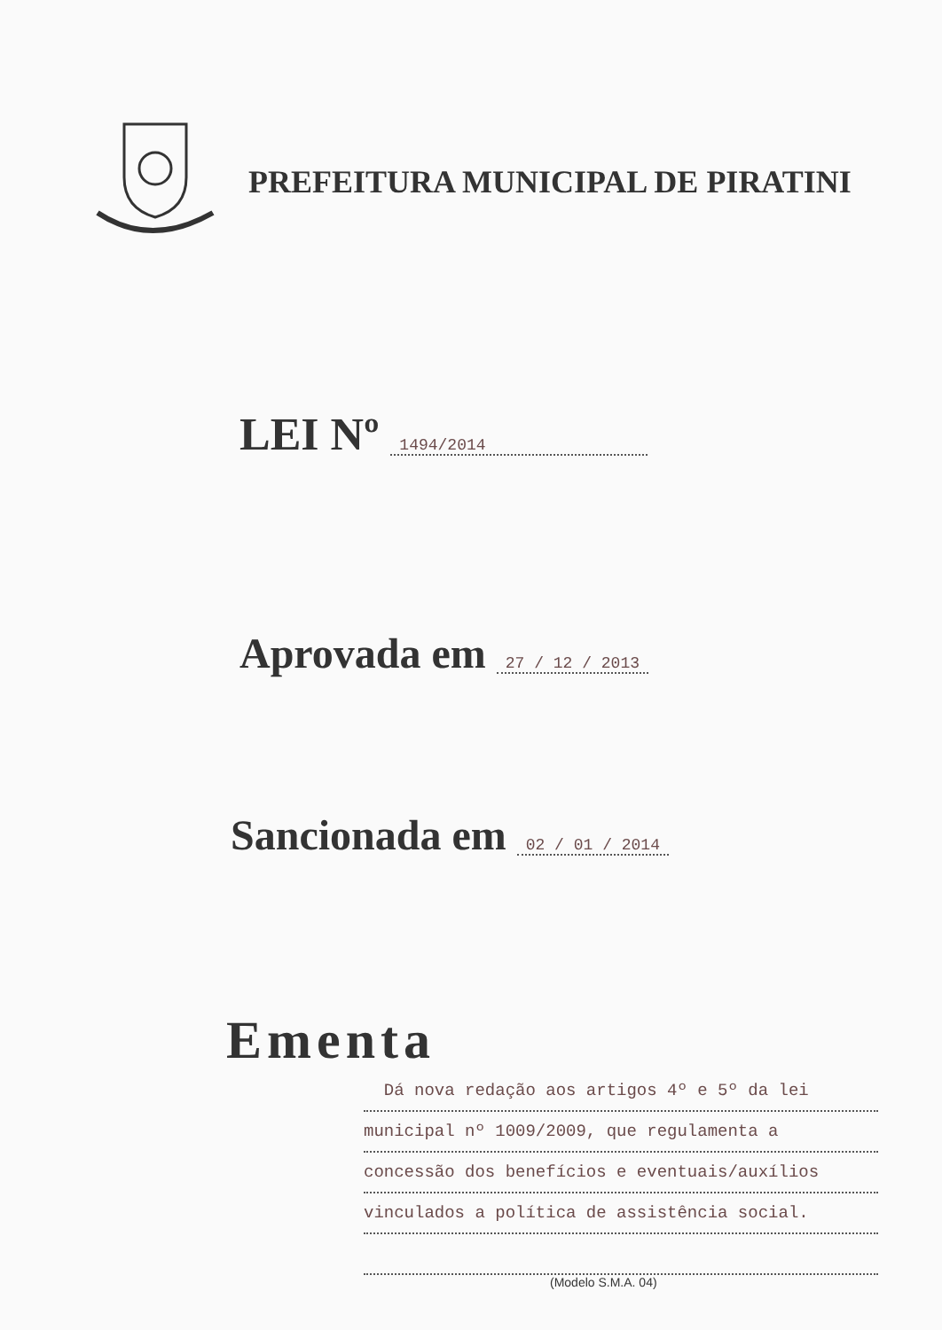PREFEITURA MUNICIPAL DE PIRATINI
LEI Nº 1494/2014
Aprovada em 27 / 12 / 2013
Sancionada em 02 / 01 / 2014
Ementa
Dá nova redação aos artigos 4º e 5º da lei
municipal nº 1009/2009, que regulamenta a
concessão dos benefícios e eventuais/auxílios
vinculados a política de assistência social.
(Modelo S.M.A. 04)